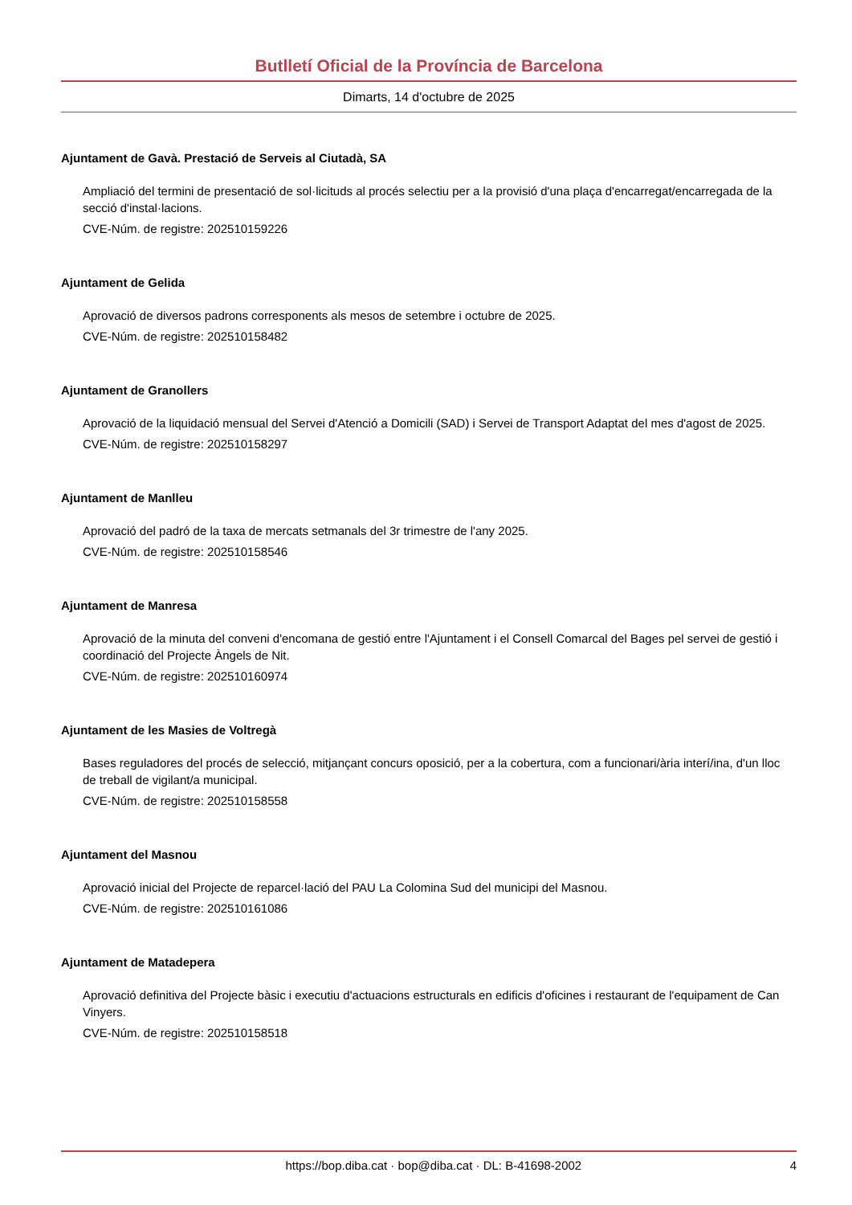Butlletí Oficial de la Província de Barcelona
Dimarts, 14 d'octubre de 2025
Ajuntament de Gavà. Prestació de Serveis al Ciutadà, SA
Ampliació del termini de presentació de sol·licituds al procés selectiu per a la provisió d'una plaça d'encarregat/encarregada de la secció d'instal·lacions.
CVE-Núm. de registre: 202510159226
Ajuntament de Gelida
Aprovació de diversos padrons corresponents als mesos de setembre i octubre de 2025.
CVE-Núm. de registre: 202510158482
Ajuntament de Granollers
Aprovació de la liquidació mensual del Servei d'Atenció a Domicili (SAD) i Servei de Transport Adaptat del mes d'agost de 2025.
CVE-Núm. de registre: 202510158297
Ajuntament de Manlleu
Aprovació del padró de la taxa de mercats setmanals del 3r trimestre de l'any 2025.
CVE-Núm. de registre: 202510158546
Ajuntament de Manresa
Aprovació de la minuta del conveni d'encomana de gestió entre l'Ajuntament i el Consell Comarcal del Bages pel servei de gestió i coordinació del Projecte Àngels de Nit.
CVE-Núm. de registre: 202510160974
Ajuntament de les Masies de Voltregà
Bases reguladores del procés de selecció, mitjançant concurs oposició, per a la cobertura, com a funcionari/ària interí/ina, d'un lloc de treball de vigilant/a municipal.
CVE-Núm. de registre: 202510158558
Ajuntament del Masnou
Aprovació inicial del Projecte de reparcel·lació del PAU La Colomina Sud del municipi del Masnou.
CVE-Núm. de registre: 202510161086
Ajuntament de Matadepera
Aprovació definitiva del Projecte bàsic i executiu d'actuacions estructurals en edificis d'oficines i restaurant de l'equipament de Can Vinyers.
CVE-Núm. de registre: 202510158518
https://bop.diba.cat · bop@diba.cat · DL: B-41698-2002 4